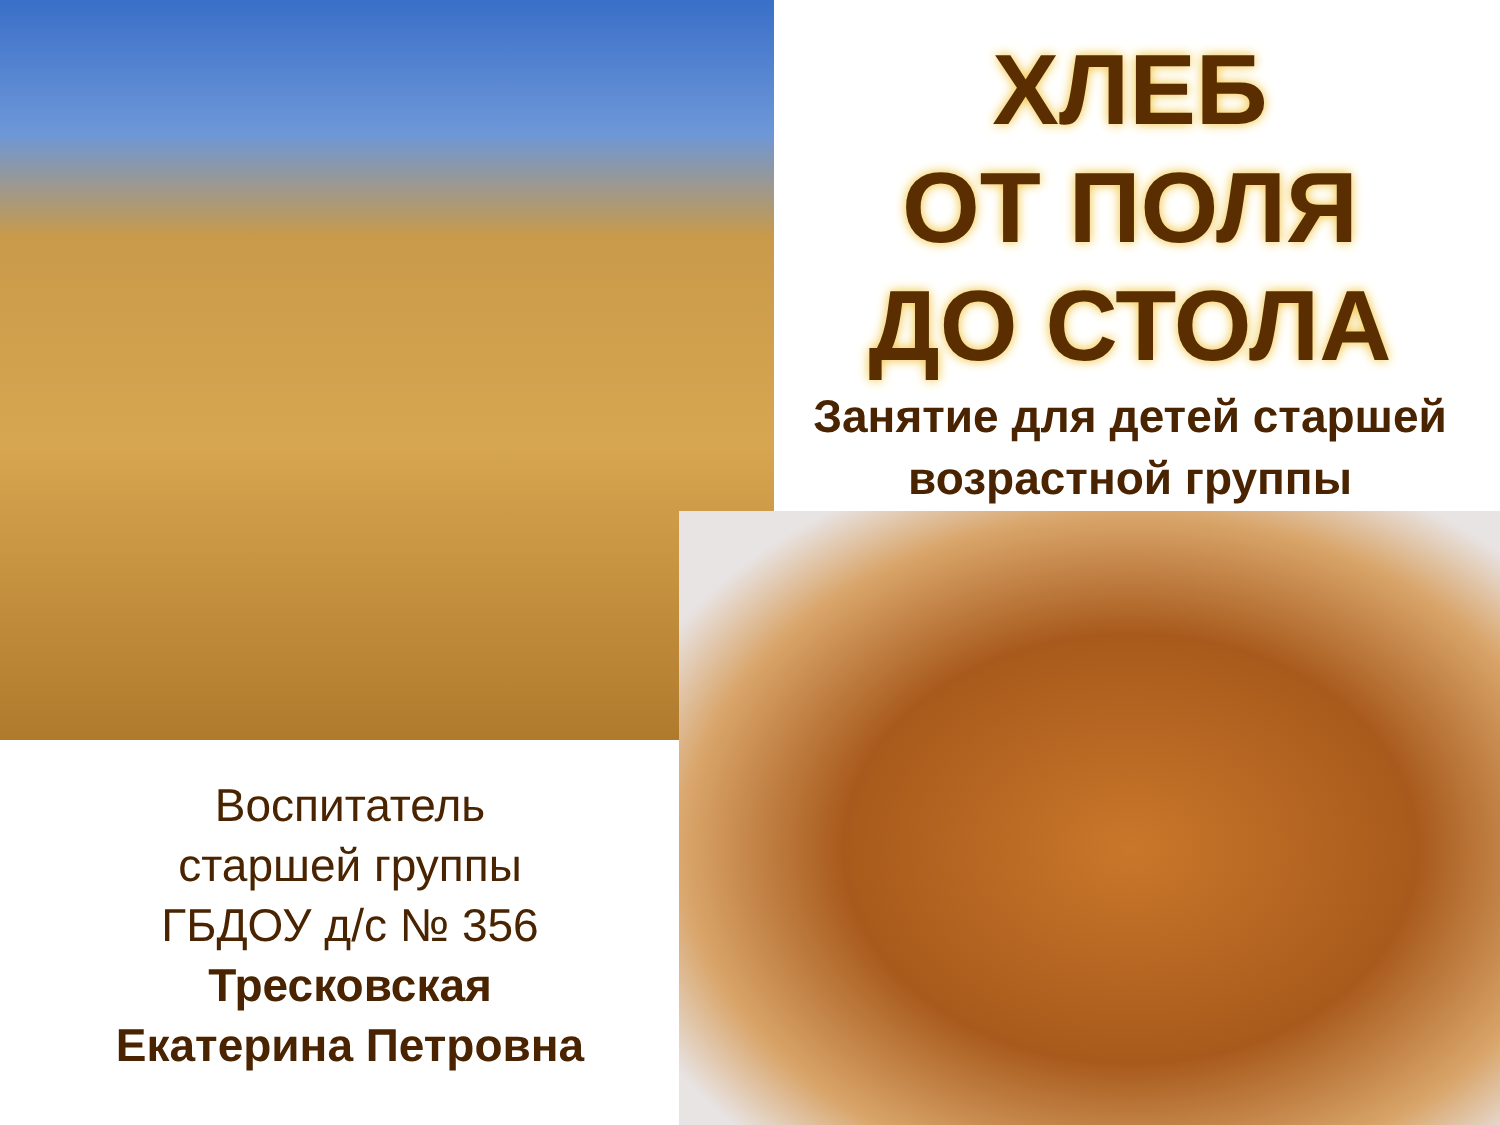ХЛЕБ
ОТ ПОЛЯ
ДО СТОЛА
Занятие для детей старшей возрастной группы
Воспитатель
старшей группы
ГБДОУ д/с № 356
Тресковская
Екатерина Петровна